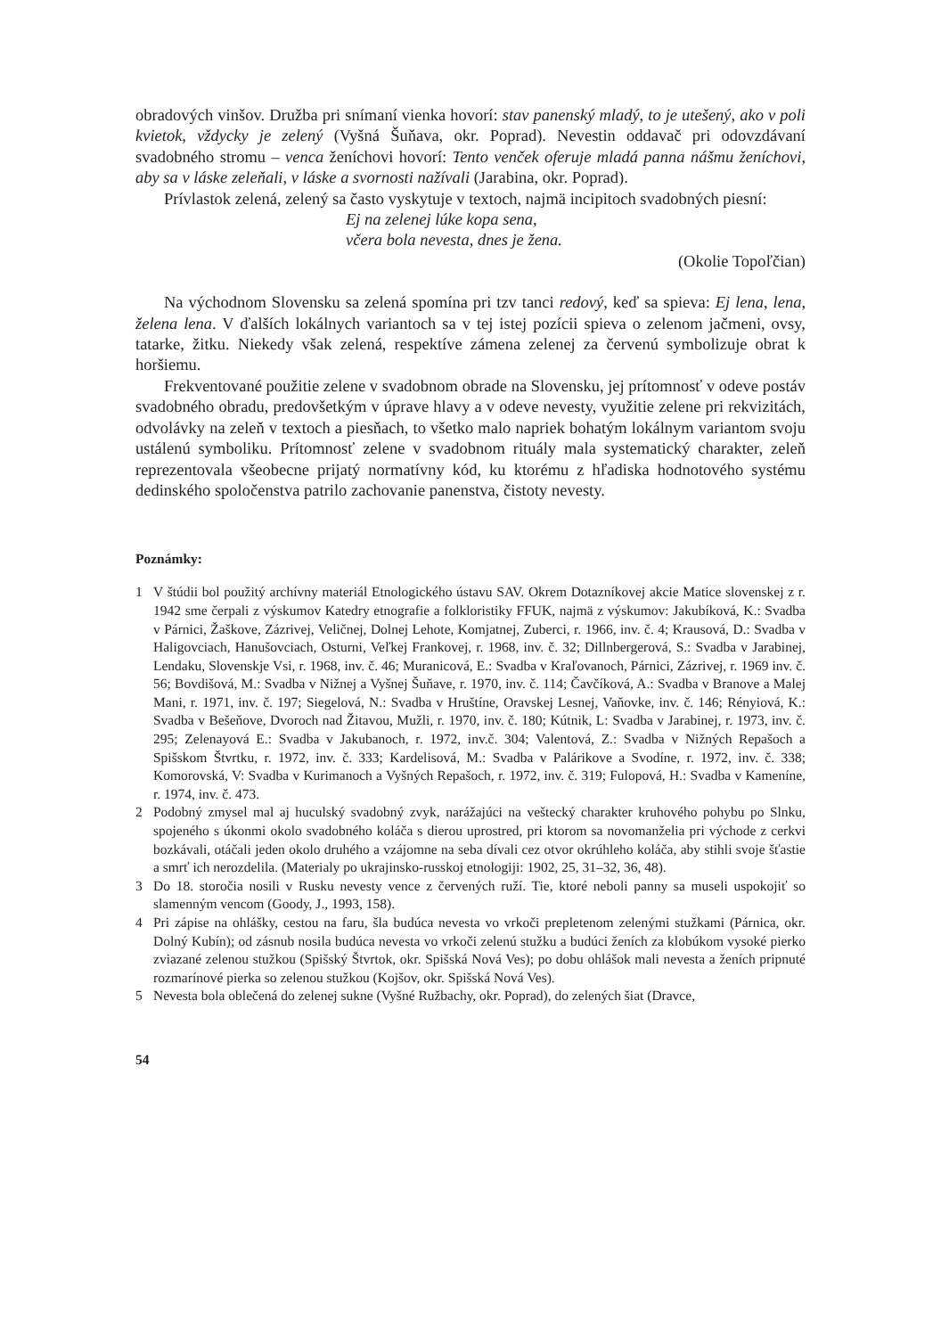obradových vinšov. Družba pri snímaní vienka hovorí: stav panenský mladý, to je utešený, ako v poli kvietok, vždycky je zelený (Vyšná Šuňava, okr. Poprad). Nevestin oddavač pri odovzdávaní svadobného stromu – venca ženíchovi hovorí: Tento venček oferuje mladá panna nášmu ženíchovi, aby sa v láske zeleňali, v láske a svornosti nažívali (Jarabina, okr. Poprad).
Prívlastok zelená, zelený sa často vyskytuje v textoch, najmä incipitoch svadobných piesní:
Ej na zelenej lúke kopa sena,
včera bola nevesta, dnes je žena.
(Okolie Topoľčian)
Na východnom Slovensku sa zelená spomína pri tzv tanci redový, keď sa spieva: Ej lena, lena, želena lena. V ďalších lokálnych variantoch sa v tej istej pozícii spieva o zelenom jačmeni, ovsy, tatarke, žitku. Niekedy však zelená, respektíve zámena zelenej za červenú symbolizuje obrat k horšiemu.
Frekventované použitie zelene v svadobnom obrade na Slovensku, jej prítomnosť v odeve postáv svadobného obradu, predovšetkým v úprave hlavy a v odeve nevesty, využitie zelene pri rekvizitách, odvolávky na zeleň v textoch a piesňach, to všetko malo napriek bohatým lokálnym variantom svoju ustálenú symboliku. Prítomnosť zelene v svadobnom rituály mala systematický charakter, zeleň reprezentovala všeobecne prijatý normatívny kód, ku ktorému z hľadiska hodnotového systému dedinského spoločenstva patrilo zachovanie panenstva, čistoty nevesty.
Poznámky:
1 V štúdii bol použitý archívny materiál Etnologického ústavu SAV. Okrem Dotazníkovej akcie Matice slovenskej z r. 1942 sme čerpali z výskumov Katedry etnografie a folkloristiky FFUK, najmä z výskumov: Jakubíková, K.: Svadba v Párnici, Žaškove, Zázrivej, Veličnej, Dolnej Lehote, Komjatnej, Zuberci, r. 1966, inv. č. 4; Krausová, D.: Svadba v Haligovciach, Hanušovciach, Osturni, Veľkej Frankovej, r. 1968, inv. č. 32; Dillnbergerová, S.: Svadba v Jarabinej, Lendaku, Slovenskje Vsi, r. 1968, inv. č. 46; Muranicová, E.: Svadba v Kraľovanoch, Párnici, Zázrivej, r. 1969 inv. č. 56; Bovdišová, M.: Svadba v Nižnej a Vyšnej Šuňave, r. 1970, inv. č. 114; Čavčíková, A.: Svadba v Branove a Malej Mani, r. 1971, inv. č. 197; Siegelová, N.: Svadba v Hruštíne, Oravskej Lesnej, Vaňovke, inv. č. 146; Rényiová, K.: Svadba v Bešeňove, Dvoroch nad Žitavou, Mužli, r. 1970, inv. č. 180; Kútnik, L: Svadba v Jarabinej, r. 1973, inv. č. 295; Zelenayová E.: Svadba v Jakubanoch, r. 1972, inv.č. 304; Valentová, Z.: Svadba v Nižných Repašoch a Spišskom Štvrtku, r. 1972, inv. č. 333; Kardelisová, M.: Svadba v Palárikove a Svodíne, r. 1972, inv. č. 338; Komorovská, V: Svadba v Kurimanoch a Vyšných Repašoch, r. 1972, inv. č. 319; Fulopová, H.: Svadba v Kameníne, r. 1974, inv. č. 473.
2 Podobný zmysel mal aj huculský svadobný zvyk, narážajúci na veštecký charakter kruhového pohybu po Slnku, spojeného s úkonmi okolo svadobného koláča s dierou uprostred, pri ktorom sa novomanželia pri východe z cerkvi bozkávali, otáčali jeden okolo druhého a vzájomne na seba dívali cez otvor okrúhleho koláča, aby stihli svoje šťastie a smrť ich nerozdelila. (Materialy po ukrajinsko-russkoj etnologiji: 1902, 25, 31–32, 36, 48).
3 Do 18. storočia nosili v Rusku nevesty vence z červených ruží. Tie, ktoré neboli panny sa museli uspokojiť so slamenným vencom (Goody, J., 1993, 158).
4 Pri zápise na ohlášky, cestou na faru, šla budúca nevesta vo vrkoči prepletenom zelenými stužkami (Párnica, okr. Dolný Kubín); od zásnub nosila budúca nevesta vo vrkoči zelenú stužku a budúci ženích za klobúkom vysoké pierko zviazané zelenou stužkou (Spišský Štvrtok, okr. Spišská Nová Ves); po dobu ohlášok mali nevesta a ženích pripnuté rozmarínové pierka so zelenou stužkou (Kojšov, okr. Spišská Nová Ves).
5 Nevesta bola oblečená do zelenej sukne (Vyšné Ružbachy, okr. Poprad), do zelených šiat (Dravce,
54